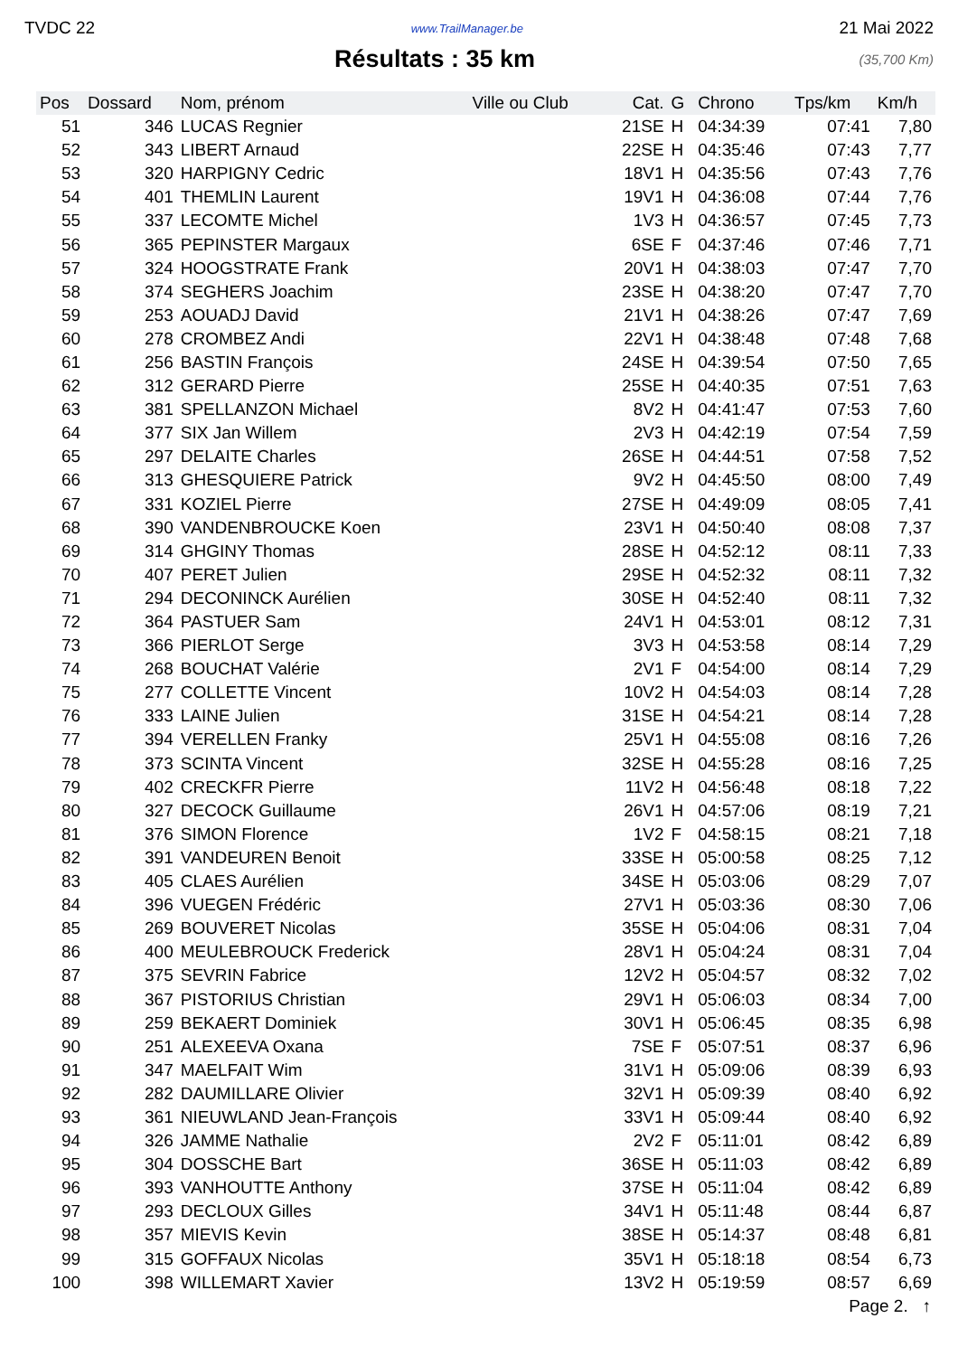TVDC 22 www.TrailManager.be 21 Mai 2022
Résultats : 35 km
(35,700 Km)
| Pos | Dossard | Nom, prénom | Ville ou Club | Cat. | G | Chrono | Tps/km | Km/h |
| --- | --- | --- | --- | --- | --- | --- | --- | --- |
| 51 | 346 | LUCAS Regnier | | 21SE | H | 04:34:39 | 07:41 | 7,80 |
| 52 | 343 | LIBERT Arnaud | | 22SE | H | 04:35:46 | 07:43 | 7,77 |
| 53 | 320 | HARPIGNY Cedric | | 18V1 | H | 04:35:56 | 07:43 | 7,76 |
| 54 | 401 | THEMLIN Laurent | | 19V1 | H | 04:36:08 | 07:44 | 7,76 |
| 55 | 337 | LECOMTE Michel | | 1V3 | H | 04:36:57 | 07:45 | 7,73 |
| 56 | 365 | PEPINSTER Margaux | | 6SE | F | 04:37:46 | 07:46 | 7,71 |
| 57 | 324 | HOOGSTRATE Frank | | 20V1 | H | 04:38:03 | 07:47 | 7,70 |
| 58 | 374 | SEGHERS Joachim | | 23SE | H | 04:38:20 | 07:47 | 7,70 |
| 59 | 253 | AOUADJ David | | 21V1 | H | 04:38:26 | 07:47 | 7,69 |
| 60 | 278 | CROMBEZ Andi | | 22V1 | H | 04:38:48 | 07:48 | 7,68 |
| 61 | 256 | BASTIN François | | 24SE | H | 04:39:54 | 07:50 | 7,65 |
| 62 | 312 | GERARD Pierre | | 25SE | H | 04:40:35 | 07:51 | 7,63 |
| 63 | 381 | SPELLANZON Michael | | 8V2 | H | 04:41:47 | 07:53 | 7,60 |
| 64 | 377 | SIX Jan Willem | | 2V3 | H | 04:42:19 | 07:54 | 7,59 |
| 65 | 297 | DELAITE Charles | | 26SE | H | 04:44:51 | 07:58 | 7,52 |
| 66 | 313 | GHESQUIERE Patrick | | 9V2 | H | 04:45:50 | 08:00 | 7,49 |
| 67 | 331 | KOZIEL Pierre | | 27SE | H | 04:49:09 | 08:05 | 7,41 |
| 68 | 390 | VANDENBROUCKE Koen | | 23V1 | H | 04:50:40 | 08:08 | 7,37 |
| 69 | 314 | GHGINY Thomas | | 28SE | H | 04:52:12 | 08:11 | 7,33 |
| 70 | 407 | PERET Julien | | 29SE | H | 04:52:32 | 08:11 | 7,32 |
| 71 | 294 | DECONINCK Aurélien | | 30SE | H | 04:52:40 | 08:11 | 7,32 |
| 72 | 364 | PASTUER Sam | | 24V1 | H | 04:53:01 | 08:12 | 7,31 |
| 73 | 366 | PIERLOT Serge | | 3V3 | H | 04:53:58 | 08:14 | 7,29 |
| 74 | 268 | BOUCHAT Valérie | | 2V1 | F | 04:54:00 | 08:14 | 7,29 |
| 75 | 277 | COLLETTE Vincent | | 10V2 | H | 04:54:03 | 08:14 | 7,28 |
| 76 | 333 | LAINE Julien | | 31SE | H | 04:54:21 | 08:14 | 7,28 |
| 77 | 394 | VERELLEN Franky | | 25V1 | H | 04:55:08 | 08:16 | 7,26 |
| 78 | 373 | SCINTA Vincent | | 32SE | H | 04:55:28 | 08:16 | 7,25 |
| 79 | 402 | CRECKFR Pierre | | 11V2 | H | 04:56:48 | 08:18 | 7,22 |
| 80 | 327 | DECOCK Guillaume | | 26V1 | H | 04:57:06 | 08:19 | 7,21 |
| 81 | 376 | SIMON Florence | | 1V2 | F | 04:58:15 | 08:21 | 7,18 |
| 82 | 391 | VANDEUREN Benoit | | 33SE | H | 05:00:58 | 08:25 | 7,12 |
| 83 | 405 | CLAES Aurélien | | 34SE | H | 05:03:06 | 08:29 | 7,07 |
| 84 | 396 | VUEGEN Frédéric | | 27V1 | H | 05:03:36 | 08:30 | 7,06 |
| 85 | 269 | BOUVERET Nicolas | | 35SE | H | 05:04:06 | 08:31 | 7,04 |
| 86 | 400 | MEULEBROUCK Frederick | | 28V1 | H | 05:04:24 | 08:31 | 7,04 |
| 87 | 375 | SEVRIN Fabrice | | 12V2 | H | 05:04:57 | 08:32 | 7,02 |
| 88 | 367 | PISTORIUS Christian | | 29V1 | H | 05:06:03 | 08:34 | 7,00 |
| 89 | 259 | BEKAERT Dominiek | | 30V1 | H | 05:06:45 | 08:35 | 6,98 |
| 90 | 251 | ALEXEEVA Oxana | | 7SE | F | 05:07:51 | 08:37 | 6,96 |
| 91 | 347 | MAELFAIT Wim | | 31V1 | H | 05:09:06 | 08:39 | 6,93 |
| 92 | 282 | DAUMILLARE Olivier | | 32V1 | H | 05:09:39 | 08:40 | 6,92 |
| 93 | 361 | NIEUWLAND Jean-François | | 33V1 | H | 05:09:44 | 08:40 | 6,92 |
| 94 | 326 | JAMME Nathalie | | 2V2 | F | 05:11:01 | 08:42 | 6,89 |
| 95 | 304 | DOSSCHE Bart | | 36SE | H | 05:11:03 | 08:42 | 6,89 |
| 96 | 393 | VANHOUTTE Anthony | | 37SE | H | 05:11:04 | 08:42 | 6,89 |
| 97 | 293 | DECLOUX Gilles | | 34V1 | H | 05:11:48 | 08:44 | 6,87 |
| 98 | 357 | MIEVIS Kevin | | 38SE | H | 05:14:37 | 08:48 | 6,81 |
| 99 | 315 | GOFFAUX Nicolas | | 35V1 | H | 05:18:18 | 08:54 | 6,73 |
| 100 | 398 | WILLEMART Xavier | | 13V2 | H | 05:19:59 | 08:57 | 6,69 |
Page 2. ↑